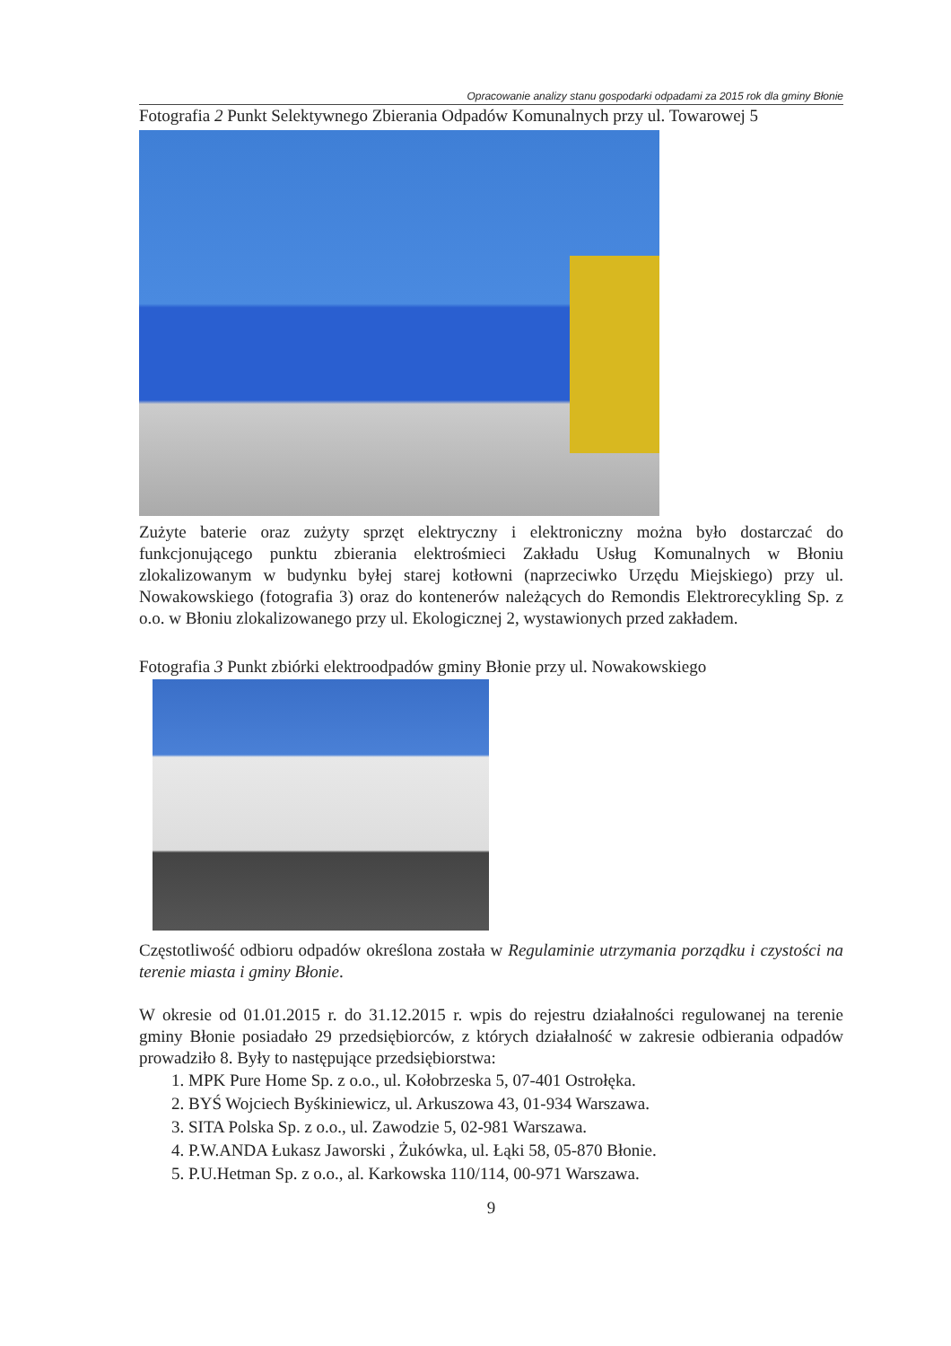Opracowanie analizy stanu gospodarki odpadami za 2015 rok dla gminy Błonie
Fotografia 2 Punkt Selektywnego Zbierania Odpadów Komunalnych przy ul. Towarowej 5
Zużyte baterie oraz zużyty sprzęt elektryczny i elektroniczny można było dostarczać do funkcjonującego punktu zbierania elektrośmieci Zakładu Usług Komunalnych w Błoniu zlokalizowanym w budynku byłej starej kotłowni (naprzeciwko Urzędu Miejskiego) przy ul. Nowakowskiego (fotografia 3) oraz do kontenerów należących do Remondis Elektrorecykling Sp. z o.o. w Błoniu zlokalizowanego przy ul. Ekologicznej 2, wystawionych przed zakładem.
Fotografia 3 Punkt zbiórki elektroodpadów gminy Błonie przy ul. Nowakowskiego
Częstotliwość odbioru odpadów określona została w Regulaminie utrzymania porządku i czystości na terenie miasta i gminy Błonie.
W okresie od 01.01.2015 r. do 31.12.2015 r. wpis do rejestru działalności regulowanej na terenie gminy Błonie posiadało 29 przedsiębiorców, z których działalność w zakresie odbierania odpadów prowadziło 8. Były to następujące przedsiębiorstwa:
1. MPK Pure Home Sp. z o.o., ul. Kołobrzeska 5, 07-401 Ostrołęka.
2. BYŚ Wojciech Byśkiniewicz, ul. Arkuszowa 43, 01-934 Warszawa.
3. SITA Polska Sp. z o.o., ul. Zawodzie 5, 02-981 Warszawa.
4. P.W.ANDA Łukasz Jaworski , Żukówka, ul. Łąki 58, 05-870 Błonie.
5. P.U.Hetman Sp. z o.o., al. Karkowska 110/114, 00-971 Warszawa.
9